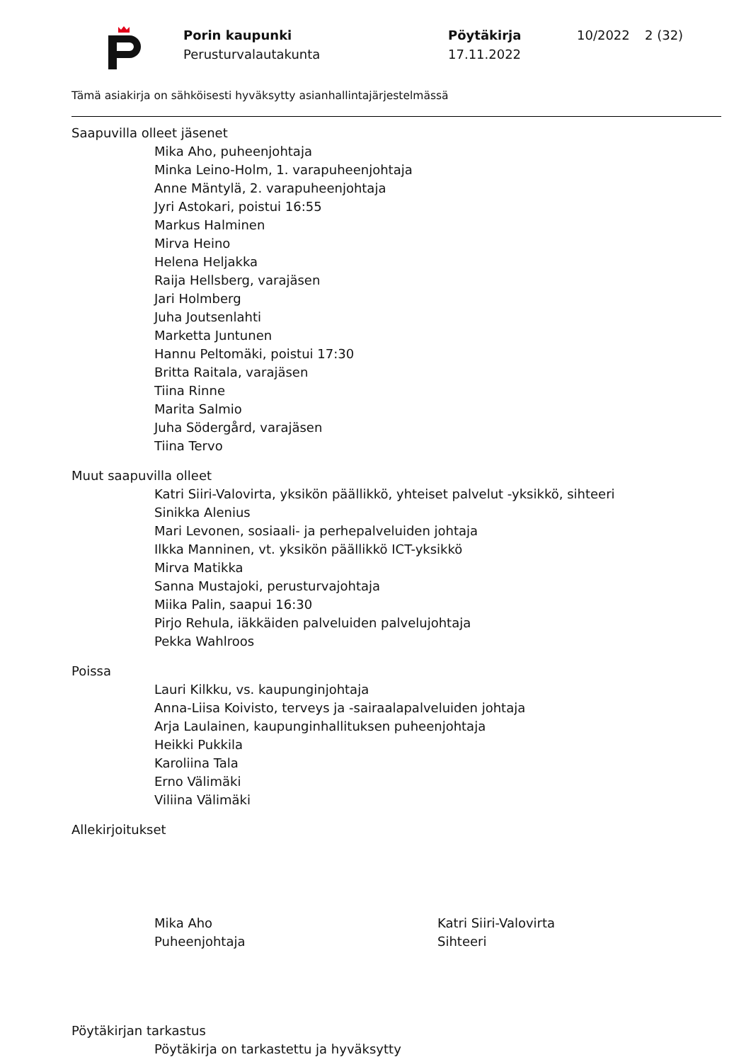Porin kaupunki
Perusturvalautakunta
Pöytäkirja
17.11.2022
10/2022 2 (32)
Tämä asiakirja on sähköisesti hyväksytty asianhallintajärjestelmässä
Saapuvilla olleet jäsenet
Mika Aho, puheenjohtaja
Minka Leino-Holm, 1. varapuheenjohtaja
Anne Mäntylä, 2. varapuheenjohtaja
Jyri Astokari, poistui 16:55
Markus Halminen
Mirva Heino
Helena Heljakka
Raija Hellsberg, varajäsen
Jari Holmberg
Juha Joutsenlahti
Marketta Juntunen
Hannu Peltomäki, poistui 17:30
Britta Raitala, varajäsen
Tiina Rinne
Marita Salmio
Juha Södergård, varajäsen
Tiina Tervo
Muut saapuvilla olleet
Katri Siiri-Valovirta, yksikön päällikkö, yhteiset palvelut -yksikkö, sihteeri
Sinikka Alenius
Mari Levonen, sosiaali- ja perhepalveluiden johtaja
Ilkka Manninen, vt. yksikön päällikkö ICT-yksikkö
Mirva Matikka
Sanna Mustajoki, perusturvajohtaja
Miika Palin, saapui 16:30
Pirjo Rehula, iäkkäiden palveluiden palvelujohtaja
Pekka Wahlroos
Poissa
Lauri Kilkku, vs. kaupunginjohtaja
Anna-Liisa Koivisto, terveys ja -sairaalapalveluiden johtaja
Arja Laulainen, kaupunginhallituksen puheenjohtaja
Heikki Pukkila
Karoliina Tala
Erno Välimäki
Viliina Välimäki
Allekirjoitukset
Mika Aho
Puheenjohtaja
Katri Siiri-Valovirta
Sihteeri
Pöytäkirjan tarkastus
Pöytäkirja on tarkastettu ja hyväksytty